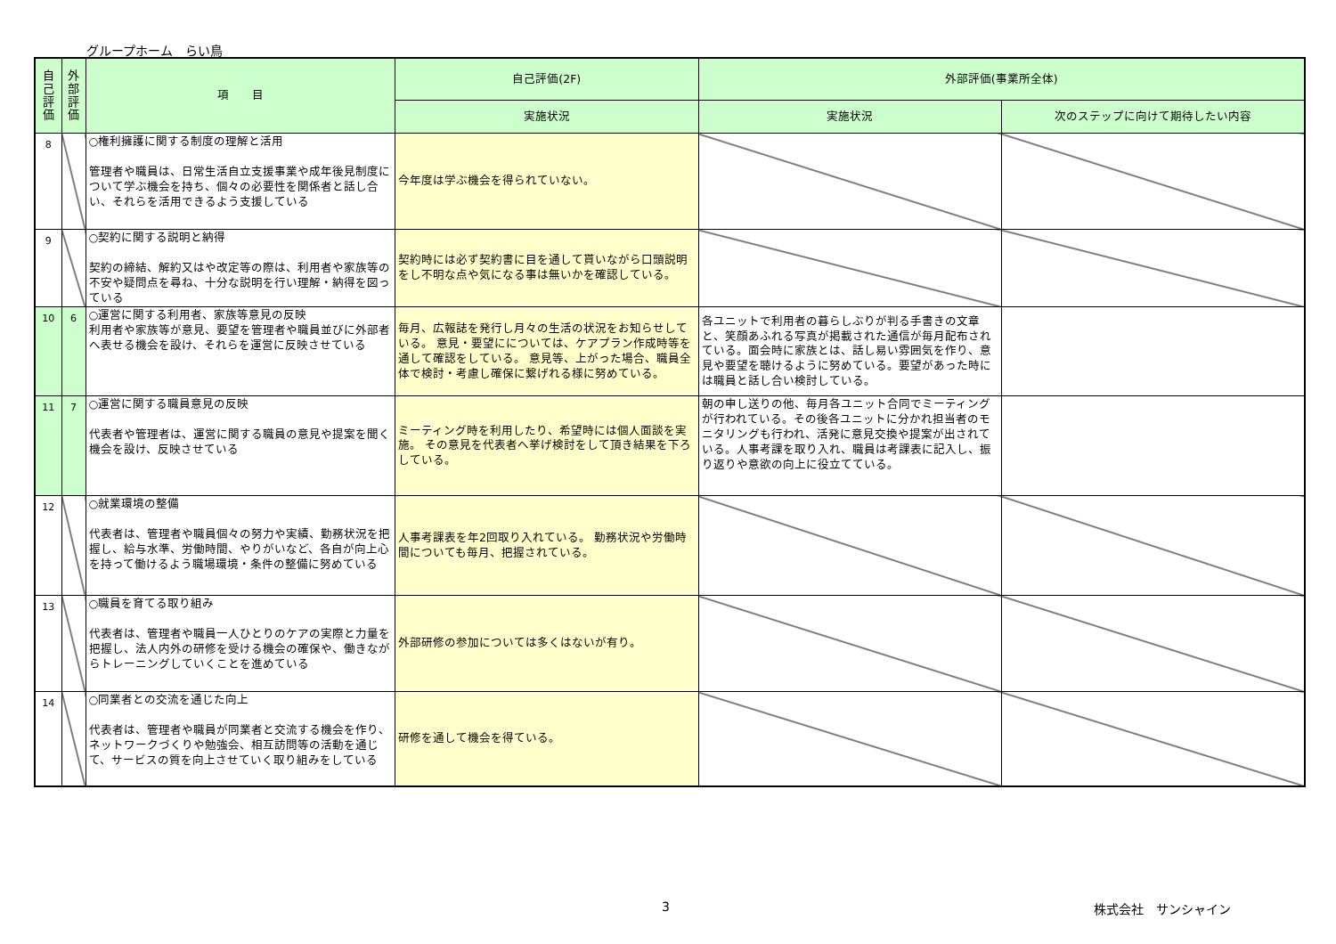グループホーム　らい鳥
| 自 己 評 価 | 外 部 評 価 | 項 目 | 自己評価(2F) | 外部評価(事業所全体) | |
| --- | --- | --- | --- | --- | --- |
| | | | 実施状況 | 実施状況 | 次のステップに向けて期待したい内容 |
| 8 | | ○権利擁護に関する制度の理解と活用 管理者や職員は、日常生活自立支援事業や成年後見制度について学ぶ機会を持ち、個々の必要性を関係者と話し合い、それらを活用できるよう支援している | 今年度は学ぶ機会を得られていない。 | | |
| 9 | | ○契約に関する説明と納得 契約の締結、解約又はや改定等の際は、利用者や家族等の不安や疑問点を尋ね、十分な説明を行い理解・納得を図っている | 契約時には必ず契約書に目を通して貰いながら口頭説明をし不明な点や気になる事は無いかを確認している。 | | |
| 10 | 6 | ○運営に関する利用者、家族等意見の反映 利用者や家族等が意見、要望を管理者や職員並びに外部者へ表せる機会を設け、それらを運営に反映させている | 毎月、広報誌を発行し月々の生活の状況をお知らせしている。 意見・要望にについては、ケアプラン作成時等を通して確認をしている。 意見等、上がった場合、職員全体で検討・考慮し確保に繋げれる様に努めている。 | 各ユニットで利用者の暮らしぶりが判る手書きの文章と、笑顔あふれる写真が掲載された通信が毎月配布されている。面会時に家族とは、話し易い雰囲気を作り、意見や要望を聴けるように努めている。要望があった時には職員と話し合い検討している。 | |
| 11 | 7 | ○運営に関する職員意見の反映 代表者や管理者は、運営に関する職員の意見や提案を聞く機会を設け、反映させている | ミーティング時を利用したり、希望時には個人面談を実施。 その意見を代表者へ挙げ検討をして頂き結果を下ろしている。 | 朝の申し送りの他、毎月各ユニット合同でミーティングが行われている。その後各ユニットに分かれ担当者のモニタリングも行われ、活発に意見交換や提案が出されている。人事考課を取り入れ、職員は考課表に記入し、振り返りや意欲の向上に役立てている。 | |
| 12 | | ○就業環境の整備 代表者は、管理者や職員個々の努力や実績、勤務状況を把握し、給与水準、労働時間、やりがいなど、各自が向上心を持って働けるよう職場環境・条件の整備に努めている | 人事考課表を年2回取り入れている。 勤務状況や労働時間についても毎月、把握されている。 | | |
| 13 | | ○職員を育てる取り組み 代表者は、管理者や職員一人ひとりのケアの実際と力量を把握し、法人内外の研修を受ける機会の確保や、働きながらトレーニングしていくことを進めている | 外部研修の参加については多くはないが有り。 | | |
| 14 | | ○同業者との交流を通じた向上 代表者は、管理者や職員が同業者と交流する機会を作り、ネットワークづくりや勉強会、相互訪問等の活動を通じて、サービスの質を向上させていく取り組みをしている | 研修を通して機会を得ている。 | | |
3 株式会社　サンシャイン